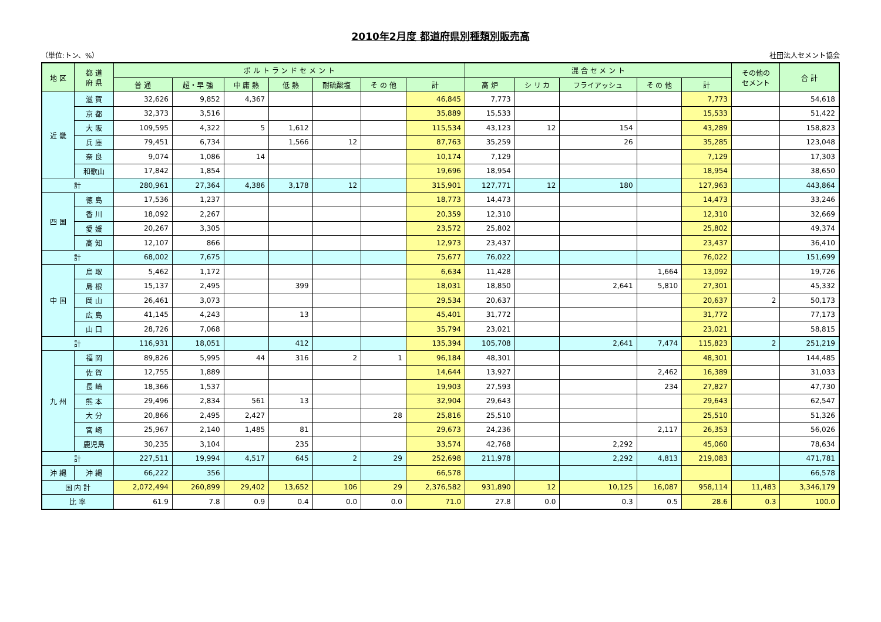2010年2月度 都道府県別種類別販売高
（単位:トン、%） 社団法人セメント協会
| 地 区 | 都 道 府 県 | ポ ル ト ラ ン ド セ メ ン ト | | | | | | | 混 合 セ メ ン ト | | | | | その他の セメント | 合 計 |
| --- | --- | --- | --- | --- | --- | --- | --- | --- | --- | --- | --- | --- | --- | --- | --- |
| | | 普 通 | 超・早 強 | 中 庸 熱 | 低 熱 | 耐硫酸塩 | そ の 他 | 計 | 高 炉 | シ リ カ | フライアッシュ | そ の 他 | 計 | | |
| 近 畿 | 滋 賀 | 32,626 | 9,852 | 4,367 | | | | 46,845 | 7,773 | | | | 7,773 | | 54,618 |
| | 京 都 | 32,373 | 3,516 | | | | | 35,889 | 15,533 | | | | 15,533 | | 51,422 |
| | 大 阪 | 109,595 | 4,322 | 5 | 1,612 | | | 115,534 | 43,123 | 12 | 154 | | 43,289 | | 158,823 |
| | 兵 庫 | 79,451 | 6,734 | | 1,566 | 12 | | 87,763 | 35,259 | | 26 | | 35,285 | | 123,048 |
| | 奈 良 | 9,074 | 1,086 | 14 | | | | 10,174 | 7,129 | | | | 7,129 | | 17,303 |
| | 和歌山 | 17,842 | 1,854 | | | | | 19,696 | 18,954 | | | | 18,954 | | 38,650 |
| 計 | | 280,961 | 27,364 | 4,386 | 3,178 | 12 | | 315,901 | 127,771 | 12 | 180 | | 127,963 | | 443,864 |
| 四 国 | 徳 島 | 17,536 | 1,237 | | | | | 18,773 | 14,473 | | | | 14,473 | | 33,246 |
| | 香 川 | 18,092 | 2,267 | | | | | 20,359 | 12,310 | | | | 12,310 | | 32,669 |
| | 愛 媛 | 20,267 | 3,305 | | | | | 23,572 | 25,802 | | | | 25,802 | | 49,374 |
| | 高 知 | 12,107 | 866 | | | | | 12,973 | 23,437 | | | | 23,437 | | 36,410 |
| 計 | | 68,002 | 7,675 | | | | | 75,677 | 76,022 | | | | 76,022 | | 151,699 |
| 中 国 | 鳥 取 | 5,462 | 1,172 | | | | | 6,634 | 11,428 | | | 1,664 | 13,092 | | 19,726 |
| | 島 根 | 15,137 | 2,495 | | 399 | | | 18,031 | 18,850 | | 2,641 | 5,810 | 27,301 | | 45,332 |
| | 岡 山 | 26,461 | 3,073 | | | | | 29,534 | 20,637 | | | | 20,637 | 2 | 50,173 |
| | 広 島 | 41,145 | 4,243 | | 13 | | | 45,401 | 31,772 | | | | 31,772 | | 77,173 |
| | 山 口 | 28,726 | 7,068 | | | | | 35,794 | 23,021 | | | | 23,021 | | 58,815 |
| 計 | | 116,931 | 18,051 | | 412 | | | 135,394 | 105,708 | | 2,641 | 7,474 | 115,823 | 2 | 251,219 |
| 九 州 | 福 岡 | 89,826 | 5,995 | 44 | 316 | 2 | 1 | 96,184 | 48,301 | | | | 48,301 | | 144,485 |
| | 佐 賀 | 12,755 | 1,889 | | | | | 14,644 | 13,927 | | | 2,462 | 16,389 | | 31,033 |
| | 長 崎 | 18,366 | 1,537 | | | | | 19,903 | 27,593 | | | 234 | 27,827 | | 47,730 |
| | 熊 本 | 29,496 | 2,834 | 561 | 13 | | | 32,904 | 29,643 | | | | 29,643 | | 62,547 |
| | 大 分 | 20,866 | 2,495 | 2,427 | | | 28 | 25,816 | 25,510 | | | | 25,510 | | 51,326 |
| | 宮 崎 | 25,967 | 2,140 | 1,485 | 81 | | | 29,673 | 24,236 | | | 2,117 | 26,353 | | 56,026 |
| | 鹿児島 | 30,235 | 3,104 | | 235 | | | 33,574 | 42,768 | | 2,292 | | 45,060 | | 78,634 |
| 計 | | 227,511 | 19,994 | 4,517 | 645 | 2 | 29 | 252,698 | 211,978 | | 2,292 | 4,813 | 219,083 | | 471,781 |
| 沖 縄 | 沖 縄 | 66,222 | 356 | | | | | 66,578 | | | | | | | 66,578 |
| 国 内 計 | | 2,072,494 | 260,899 | 29,402 | 13,652 | 106 | 29 | 2,376,582 | 931,890 | 12 | 10,125 | 16,087 | 958,114 | 11,483 | 3,346,179 |
| 比 率 | | 61.9 | 7.8 | 0.9 | 0.4 | 0.0 | 0.0 | 71.0 | 27.8 | 0.0 | 0.3 | 0.5 | 28.6 | 0.3 | 100.0 |